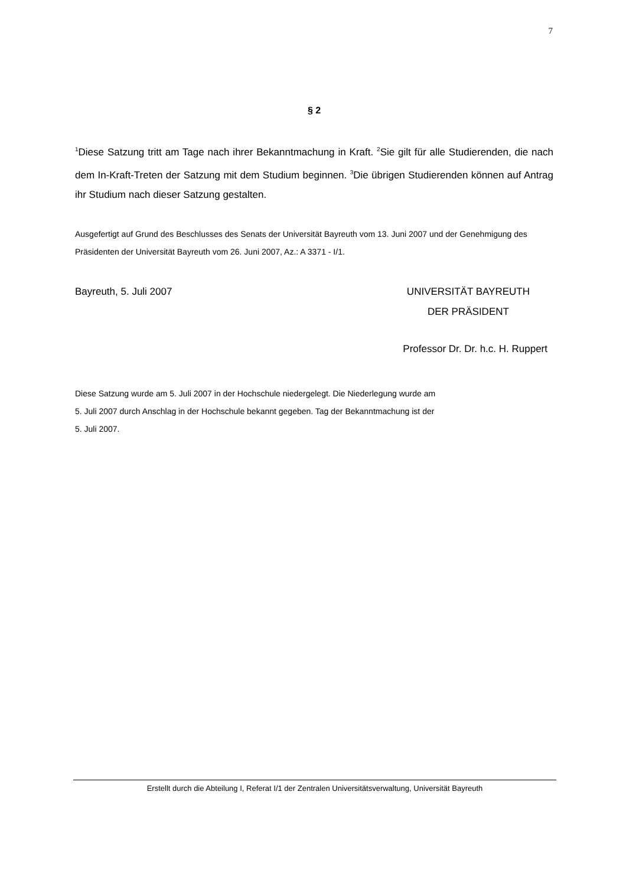7
§ 2
<sup>1</sup> Diese Satzung tritt am Tage nach ihrer Bekanntmachung in Kraft. <sup>2</sup>Sie gilt für alle Studierenden, die nach dem In-Kraft-Treten der Satzung mit dem Studium beginnen. <sup>3</sup>Die übrigen Studierenden können auf Antrag ihr Studium nach dieser Satzung gestalten.
Ausgefertigt auf Grund des Beschlusses des Senats der Universität Bayreuth vom 13. Juni 2007 und der Genehmigung des Präsidenten der Universität Bayreuth vom 26. Juni 2007, Az.: A 3371 - I/1.
Bayreuth, 5. Juli 2007 UNIVERSITÄT BAYREUTH
DER PRÄSIDENT
Professor Dr. Dr. h.c. H. Ruppert
Diese Satzung wurde am 5. Juli 2007 in der Hochschule niedergelegt. Die Niederlegung wurde am
5. Juli 2007 durch Anschlag in der Hochschule bekannt gegeben. Tag der Bekanntmachung ist der
5. Juli 2007.
Erstellt durch die Abteilung I, Referat I/1 der Zentralen Universitätsverwaltung, Universität Bayreuth